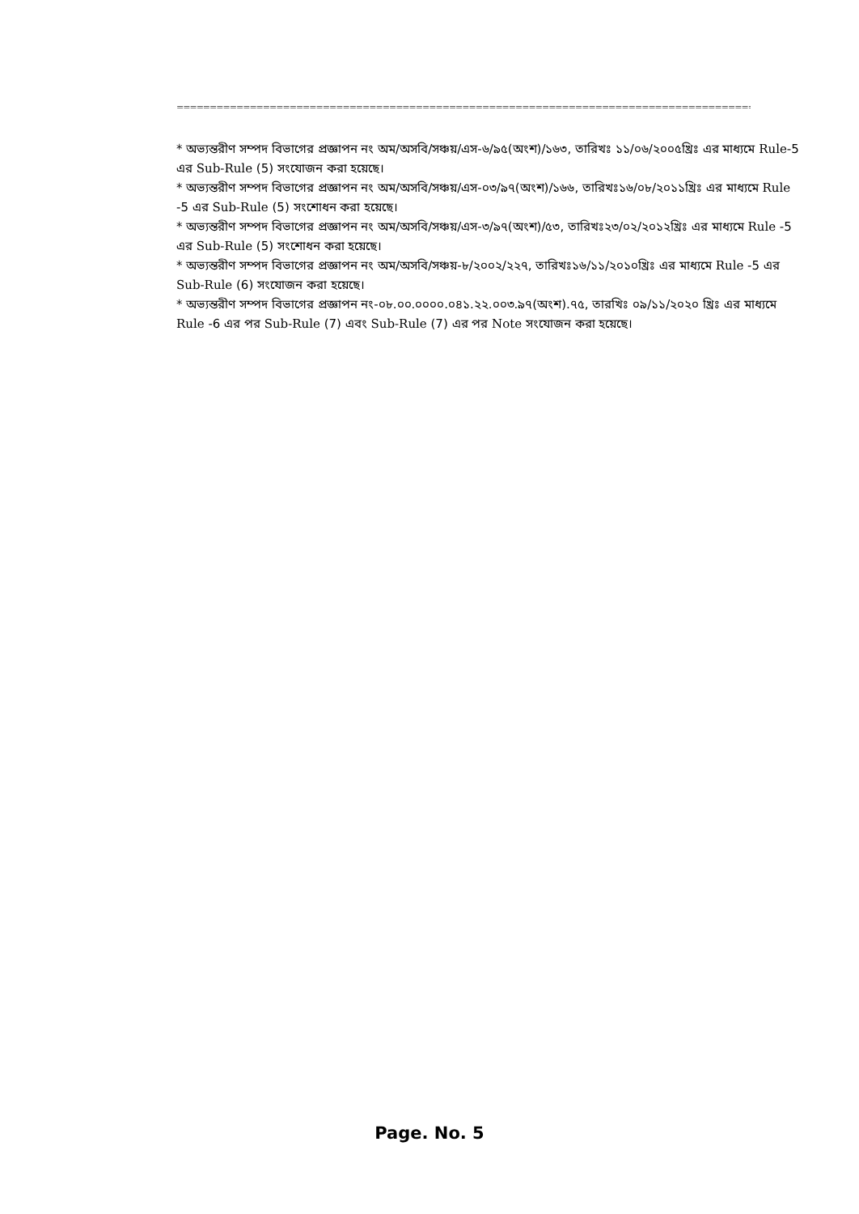==============================================================================================
* অভ্যন্তরীণ সম্পদ বিভাগের প্রজ্ঞাপন নং অম/অসবি/সঞ্চয়/এস-৬/৯৫(অংশ)/১৬৩, তারিখঃ ১১/০৬/২০০৫খ্রিঃ এর মাধ্যমে Rule-5 এর Sub-Rule (5) সংযোজন করা হয়েছে।
* অভ্যন্তরীণ সম্পদ বিভাগের প্রজ্ঞাপন নং অম/অসবি/সঞ্চয়/এস-০৩/৯৭(অংশ)/১৬৬, তারিখঃ১৬/০৮/২০১১খ্রিঃ এর মাধ্যমে Rule -5 এর Sub-Rule (5) সংশোধন করা হয়েছে।
* অভ্যন্তরীণ সম্পদ বিভাগের প্রজ্ঞাপন নং অম/অসবি/সঞ্চয়/এস-৩/৯৭(অংশ)/৫৩, তারিখঃ২৩/০২/২০১২খ্রিঃ এর মাধ্যমে Rule -5 এর Sub-Rule (5) সংশোধন করা হয়েছে।
* অভ্যন্তরীণ সম্পদ বিভাগের প্রজ্ঞাপন নং অম/অসবি/সঞ্চয়-৮/২০০২/২২৭, তারিখঃ১৬/১১/২০১০খ্রিঃ এর মাধ্যমে Rule -5 এর Sub-Rule (6) সংযোজন করা হয়েছে।
* অভ্যন্তরীণ সম্পদ বিভাগের প্রজ্ঞাপন নং-০৮.০০.০০০০.০৪১.২২.০০৩.৯৭(অংশ).৭৫, তারখিঃ ০৯/১১/২০২০ খ্রিঃ এর মাধ্যমে Rule -6 এর পর Sub-Rule (7) এবং Sub-Rule (7) এর পর Note সংযোজন করা হয়েছে।
Page. No. 5